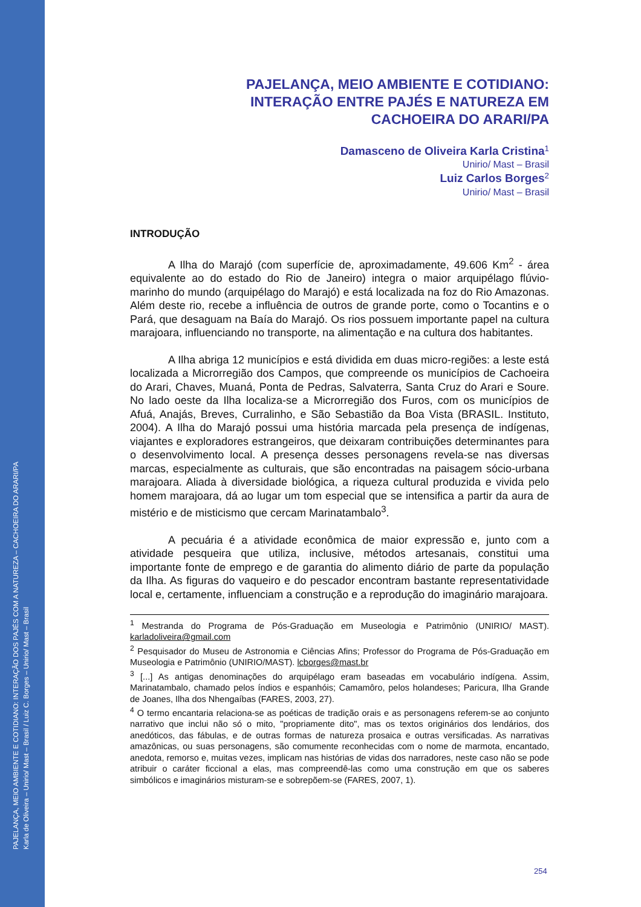PAJELANÇA, MEIO AMBIENTE E COTIDIANO: INTERAÇÃO DOS PAJÉS COM A NATUREZA – CACHOEIRA DO ARARI/PA
Karla de Oliveira – Unirio/ Mast – Brasil / Luiz C. Borges – Unirio/ Mast – Brasil
PAJELANÇA, MEIO AMBIENTE E COTIDIANO:
INTERAÇÃO ENTRE PAJÉS E NATUREZA EM
CACHOEIRA DO ARARI/PA
Damasceno de Oliveira Karla Cristina<sup>1</sup>
Unirio/ Mast – Brasil
Luiz Carlos Borges<sup>2</sup>
Unirio/ Mast – Brasil
INTRODUÇÃO
A Ilha do Marajó (com superfície de, aproximadamente, 49.606 Km<sup>2</sup> - área equivalente ao do estado do Rio de Janeiro) integra o maior arquipélago flúvio-marinho do mundo (arquipélago do Marajó) e está localizada na foz do Rio Amazonas. Além deste rio, recebe a influência de outros de grande porte, como o Tocantins e o Pará, que desaguam na Baía do Marajó. Os rios possuem importante papel na cultura marajoara, influenciando no transporte, na alimentação e na cultura dos habitantes.
A Ilha abriga 12 municípios e está dividida em duas micro-regiões: a leste está localizada a Microrregião dos Campos, que compreende os municípios de Cachoeira do Arari, Chaves, Muaná, Ponta de Pedras, Salvaterra, Santa Cruz do Arari e Soure. No lado oeste da Ilha localiza-se a Microrregião dos Furos, com os municípios de Afuá, Anajás, Breves, Curralinho, e São Sebastião da Boa Vista (BRASIL. Instituto, 2004). A Ilha do Marajó possui uma história marcada pela presença de indígenas, viajantes e exploradores estrangeiros, que deixaram contribuições determinantes para o desenvolvimento local. A presença desses personagens revela-se nas diversas marcas, especialmente as culturais, que são encontradas na paisagem sócio-urbana marajoara. Aliada à diversidade biológica, a riqueza cultural produzida e vivida pelo homem marajoara, dá ao lugar um tom especial que se intensifica a partir da aura de mistério e de misticismo que cercam Marinatambalo<sup>3</sup>.
A pecuária é a atividade econômica de maior expressão e, junto com a atividade pesqueira que utiliza, inclusive, métodos artesanais, constitui uma importante fonte de emprego e de garantia do alimento diário de parte da população da Ilha. As figuras do vaqueiro e do pescador encontram bastante representatividade local e, certamente, influenciam a construção e a reprodução do imaginário marajoara.
<sup>1</sup> Mestranda do Programa de Pós-Graduação em Museologia e Patrimônio (UNIRIO/ MAST). karladoliveira@gmail.com
<sup>2</sup> Pesquisador do Museu de Astronomia e Ciências Afins; Professor do Programa de Pós-Graduação em Museologia e Patrimônio (UNIRIO/MAST). lcborges@mast.br
<sup>3</sup> [...] As antigas denominações do arquipélago eram baseadas em vocabulário indígena. Assim, Marinatambalo, chamado pelos índios e espanhóis; Camamôro, pelos holandeses; Paricura, Ilha Grande de Joanes, Ilha dos Nhengaíbas (FARES, 2003, 27).
<sup>4</sup> O termo encantaria relaciona-se as poéticas de tradição orais e as personagens referem-se ao conjunto narrativo que inclui não só o mito, "propriamente dito", mas os textos originários dos lendários, dos anedóticos, das fábulas, e de outras formas de natureza prosaica e outras versificadas. As narrativas amazônicas, ou suas personagens, são comumente reconhecidas com o nome de marmota, encantado, anedota, remorso e, muitas vezes, implicam nas histórias de vidas dos narradores, neste caso não se pode atribuir o caráter ficcional a elas, mas compreendê-las como uma construção em que os saberes simbólicos e imaginários misturam-se e sobrepõem-se (FARES, 2007, 1).
254